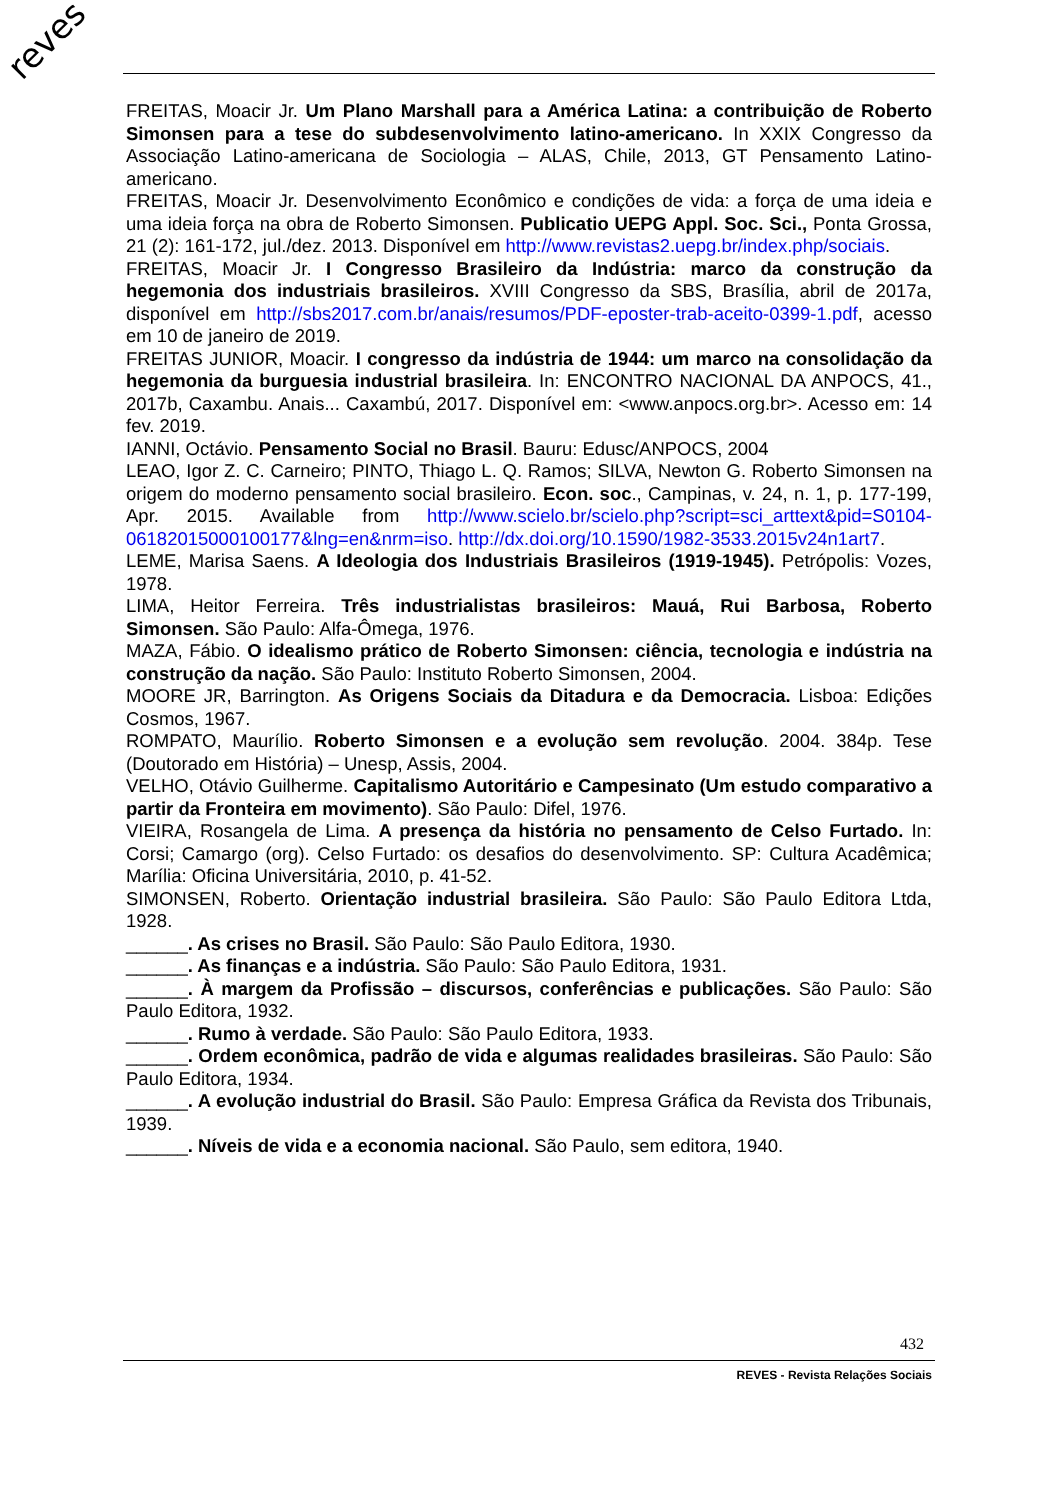reves
FREITAS, Moacir Jr. Um Plano Marshall para a América Latina: a contribuição de Roberto Simonsen para a tese do subdesenvolvimento latino-americano. In XXIX Congresso da Associação Latino-americana de Sociologia – ALAS, Chile, 2013, GT Pensamento Latino-americano.
FREITAS, Moacir Jr. Desenvolvimento Econômico e condições de vida: a força de uma ideia e uma ideia força na obra de Roberto Simonsen. Publicatio UEPG Appl. Soc. Sci., Ponta Grossa, 21 (2): 161-172, jul./dez. 2013. Disponível em http://www.revistas2.uepg.br/index.php/sociais.
FREITAS, Moacir Jr. I Congresso Brasileiro da Indústria: marco da construção da hegemonia dos industriais brasileiros. XVIII Congresso da SBS, Brasília, abril de 2017a, disponível em http://sbs2017.com.br/anais/resumos/PDF-eposter-trab-aceito-0399-1.pdf, acesso em 10 de janeiro de 2019.
FREITAS JUNIOR, Moacir. I congresso da indústria de 1944: um marco na consolidação da hegemonia da burguesia industrial brasileira. In: ENCONTRO NACIONAL DA ANPOCS, 41., 2017b, Caxambu. Anais... Caxambú, 2017. Disponível em: <www.anpocs.org.br>. Acesso em: 14 fev. 2019.
IANNI, Octávio. Pensamento Social no Brasil. Bauru: Edusc/ANPOCS, 2004
LEAO, Igor Z. C. Carneiro; PINTO, Thiago L. Q. Ramos; SILVA, Newton G. Roberto Simonsen na origem do moderno pensamento social brasileiro. Econ. soc., Campinas, v. 24, n. 1, p. 177-199, Apr. 2015. Available from http://www.scielo.br/scielo.php?script=sci_arttext&pid=S0104-06182015000100177&lng=en&nrm=iso. http://dx.doi.org/10.1590/1982-3533.2015v24n1art7.
LEME, Marisa Saens. A Ideologia dos Industriais Brasileiros (1919-1945). Petrópolis: Vozes, 1978.
LIMA, Heitor Ferreira. Três industrialistas brasileiros: Mauá, Rui Barbosa, Roberto Simonsen. São Paulo: Alfa-Ômega, 1976.
MAZA, Fábio. O idealismo prático de Roberto Simonsen: ciência, tecnologia e indústria na construção da nação. São Paulo: Instituto Roberto Simonsen, 2004.
MOORE JR, Barrington. As Origens Sociais da Ditadura e da Democracia. Lisboa: Edições Cosmos, 1967.
ROMPATO, Maurílio. Roberto Simonsen e a evolução sem revolução. 2004. 384p. Tese (Doutorado em História) – Unesp, Assis, 2004.
VELHO, Otávio Guilherme. Capitalismo Autoritário e Campesinato (Um estudo comparativo a partir da Fronteira em movimento). São Paulo: Difel, 1976.
VIEIRA, Rosangela de Lima. A presença da história no pensamento de Celso Furtado. In: Corsi; Camargo (org). Celso Furtado: os desafios do desenvolvimento. SP: Cultura Acadêmica; Marília: Oficina Universitária, 2010, p. 41-52.
SIMONSEN, Roberto. Orientação industrial brasileira. São Paulo: São Paulo Editora Ltda, 1928.
______. As crises no Brasil. São Paulo: São Paulo Editora, 1930.
______. As finanças e a indústria. São Paulo: São Paulo Editora, 1931.
______. À margem da Profissão – discursos, conferências e publicações. São Paulo: São Paulo Editora, 1932.
______. Rumo à verdade. São Paulo: São Paulo Editora, 1933.
______. Ordem econômica, padrão de vida e algumas realidades brasileiras. São Paulo: São Paulo Editora, 1934.
______. A evolução industrial do Brasil. São Paulo: Empresa Gráfica da Revista dos Tribunais, 1939.
______. Níveis de vida e a economia nacional. São Paulo, sem editora, 1940.
432
REVES - Revista Relações Sociais